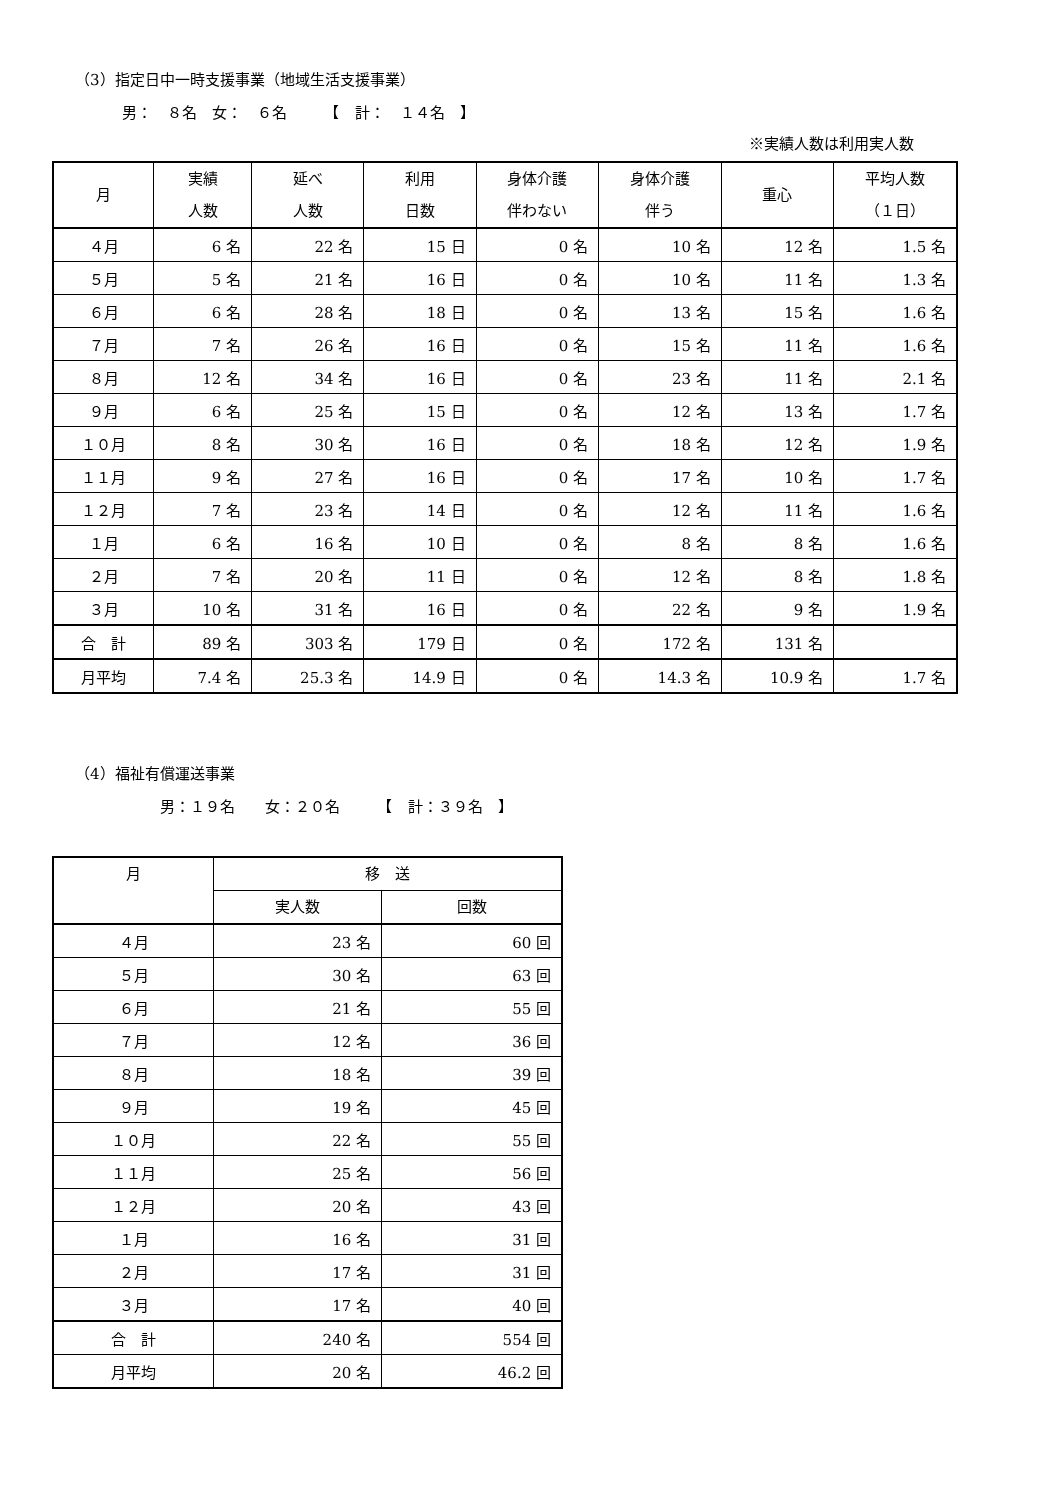（3）指定日中一時支援事業（地域生活支援事業）
男：　８名　女：　６名　　　【　計：　１４名　】
※実績人数は利用実人数
| 月 | 実績 人数 | 延べ 人数 | 利用 日数 | 身体介護 伴わない | 身体介護 伴う | 重心 | 平均人数 （１日） |
| --- | --- | --- | --- | --- | --- | --- | --- |
| ４月 | 6 名 | 22 名 | 15 日 | 0 名 | 10 名 | 12 名 | 1.5 名 |
| ５月 | 5 名 | 21 名 | 16 日 | 0 名 | 10 名 | 11 名 | 1.3 名 |
| ６月 | 6 名 | 28 名 | 18 日 | 0 名 | 13 名 | 15 名 | 1.6 名 |
| ７月 | 7 名 | 26 名 | 16 日 | 0 名 | 15 名 | 11 名 | 1.6 名 |
| ８月 | 12 名 | 34 名 | 16 日 | 0 名 | 23 名 | 11 名 | 2.1 名 |
| ９月 | 6 名 | 25 名 | 15 日 | 0 名 | 12 名 | 13 名 | 1.7 名 |
| １０月 | 8 名 | 30 名 | 16 日 | 0 名 | 18 名 | 12 名 | 1.9 名 |
| １１月 | 9 名 | 27 名 | 16 日 | 0 名 | 17 名 | 10 名 | 1.7 名 |
| １２月 | 7 名 | 23 名 | 14 日 | 0 名 | 12 名 | 11 名 | 1.6 名 |
| １月 | 6 名 | 16 名 | 10 日 | 0 名 | 8 名 | 8 名 | 1.6 名 |
| ２月 | 7 名 | 20 名 | 11 日 | 0 名 | 12 名 | 8 名 | 1.8 名 |
| ３月 | 10 名 | 31 名 | 16 日 | 0 名 | 22 名 | 9 名 | 1.9 名 |
| 合 計 | 89 名 | 303 名 | 179 日 | 0 名 | 172 名 | 131 名 | |
| 月平均 | 7.4 名 | 25.3 名 | 14.9 日 | 0 名 | 14.3 名 | 10.9 名 | 1.7 名 |
（4）福祉有償運送事業
男：１９名　　女：２０名　　　【　計：３９名　】
| 月 | 移 送 | |
| --- | --- | --- |
| | 実人数 | 回数 |
| ４月 | 23 名 | 60 回 |
| ５月 | 30 名 | 63 回 |
| ６月 | 21 名 | 55 回 |
| ７月 | 12 名 | 36 回 |
| ８月 | 18 名 | 39 回 |
| ９月 | 19 名 | 45 回 |
| １０月 | 22 名 | 55 回 |
| １１月 | 25 名 | 56 回 |
| １２月 | 20 名 | 43 回 |
| １月 | 16 名 | 31 回 |
| ２月 | 17 名 | 31 回 |
| ３月 | 17 名 | 40 回 |
| 合 計 | 240 名 | 554 回 |
| 月平均 | 20 名 | 46.2 回 |